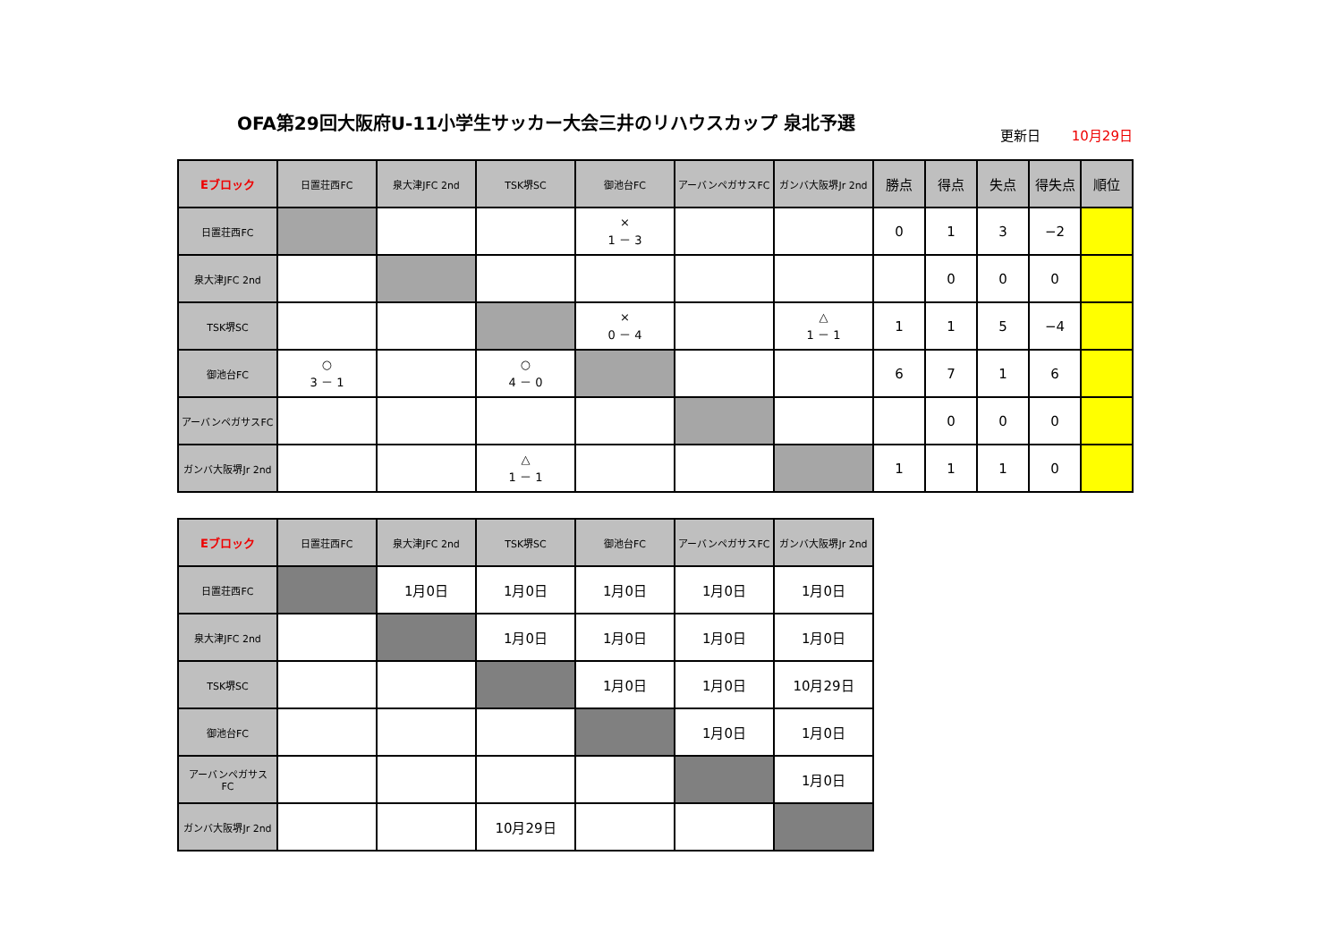OFA第29回大阪府U-11小学生サッカー大会三井のリハウスカップ 泉北予選
更新日 10月29日
| Eブロック | 日置荘西FC | 泉大津JFC 2nd | TSK堺SC | 御池台FC | アーバンペガサスFC | ガンバ大阪堺Jr 2nd | 勝点 | 得点 | 失点 | 得失点 | 順位 |
| --- | --- | --- | --- | --- | --- | --- | --- | --- | --- | --- | --- |
| 日置荘西FC | | | | × 1 － 3 | | | 0 | 1 | 3 | −2 | |
| 泉大津JFC 2nd | | | | | | | | 0 | 0 | 0 | |
| TSK堺SC | | | | × 0 － 4 | | △ 1 － 1 | 1 | 1 | 5 | −4 | |
| 御池台FC | ○ 3 － 1 | | ○ 4 － 0 | | | | 6 | 7 | 1 | 6 | |
| アーバンペガサスFC | | | | | | | | 0 | 0 | 0 | |
| ガンバ大阪堺Jr 2nd | | | △ 1 － 1 | | | | 1 | 1 | 1 | 0 | |
| Eブロック | 日置荘西FC | 泉大津JFC 2nd | TSK堺SC | 御池台FC | アーバンペガサスFC | ガンバ大阪堺Jr 2nd |
| --- | --- | --- | --- | --- | --- | --- |
| 日置荘西FC | | 1月0日 | 1月0日 | 1月0日 | 1月0日 | 1月0日 |
| 泉大津JFC 2nd | | | 1月0日 | 1月0日 | 1月0日 | 1月0日 |
| TSK堺SC | | | | 1月0日 | 1月0日 | 10月29日 |
| 御池台FC | | | | | 1月0日 | 1月0日 |
| アーバンペガサス FC | | | | | | 1月0日 |
| ガンバ大阪堺Jr 2nd | | | 10月29日 | | | |